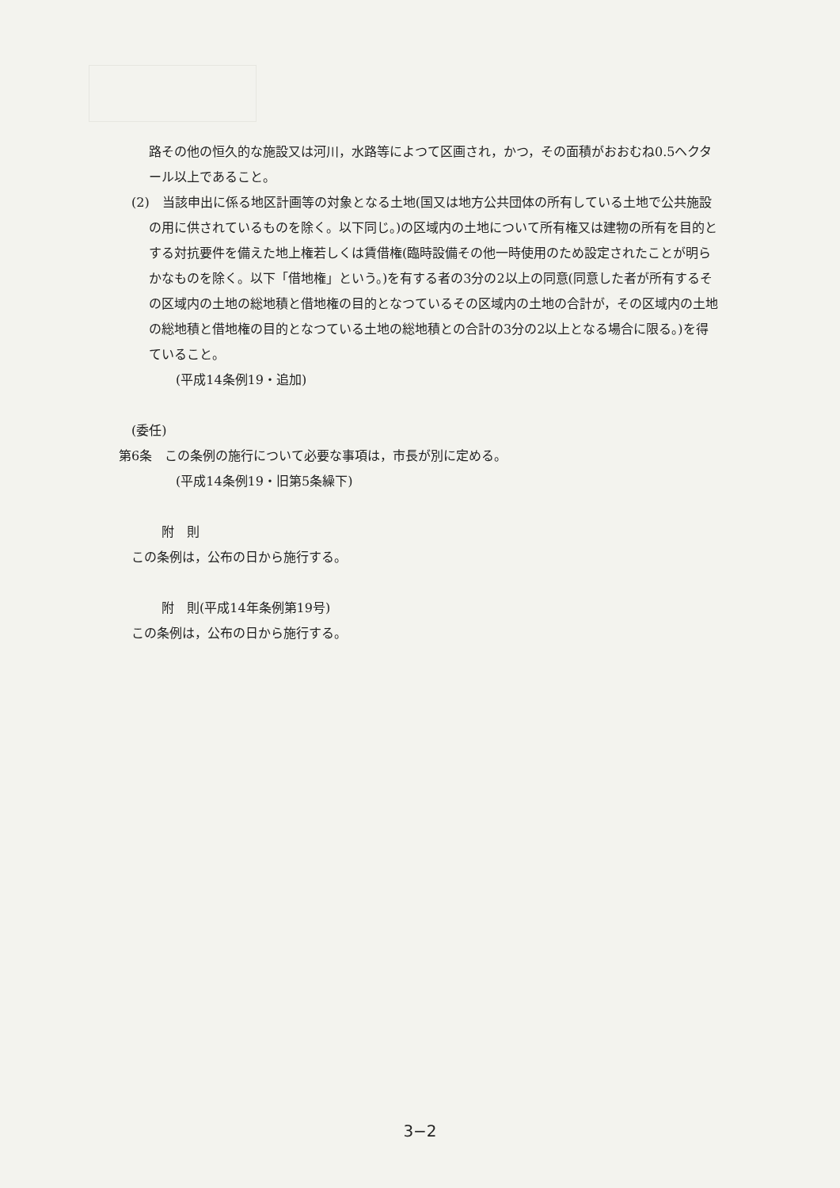路その他の恒久的な施設又は河川，水路等によつて区画され，かつ，その面積がおおむね0.5ヘクタール以上であること。
(2)　当該申出に係る地区計画等の対象となる土地(国又は地方公共団体の所有している土地で公共施設の用に供されているものを除く。以下同じ。)の区域内の土地について所有権又は建物の所有を目的とする対抗要件を備えた地上権若しくは賃借権(臨時設備その他一時使用のため設定されたことが明らかなものを除く。以下「借地権」という。)を有する者の3分の2以上の同意(同意した者が所有するその区域内の土地の総地積と借地権の目的となつているその区域内の土地の合計が，その区域内の土地の総地積と借地権の目的となつている土地の総地積との合計の3分の2以上となる場合に限る。)を得ていること。
(平成14条例19・追加)
(委任)
第6条　この条例の施行について必要な事項は，市長が別に定める。
(平成14条例19・旧第5条繰下)
附　則
この条例は，公布の日から施行する。
附　則(平成14年条例第19号)
この条例は，公布の日から施行する。
3−2